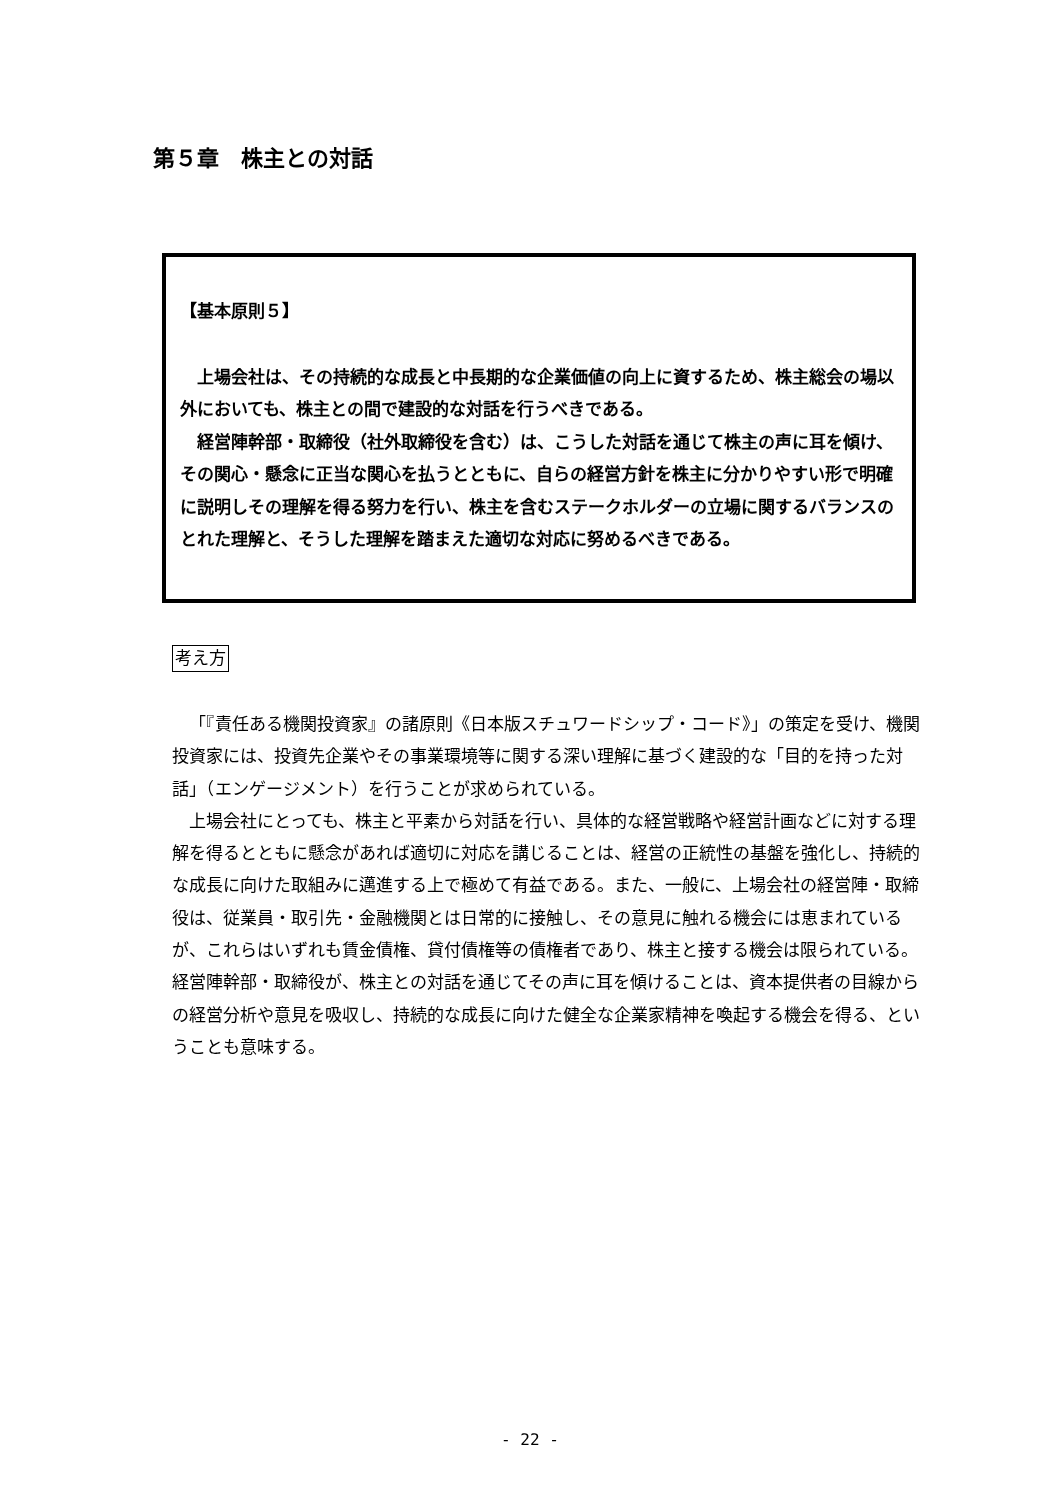第５章　株主との対話
【基本原則５】
上場会社は、その持続的な成長と中長期的な企業価値の向上に資するため、株主総会の場以外においても、株主との間で建設的な対話を行うべきである。
経営陣幹部・取締役（社外取締役を含む）は、こうした対話を通じて株主の声に耳を傾け、その関心・懸念に正当な関心を払うとともに、自らの経営方針を株主に分かりやすい形で明確に説明しその理解を得る努力を行い、株主を含むステークホルダーの立場に関するバランスのとれた理解と、そうした理解を踏まえた適切な対応に努めるべきである。
考え方
「『責任ある機関投資家』の諸原則《日本版スチュワードシップ・コード》」の策定を受け、機関投資家には、投資先企業やその事業環境等に関する深い理解に基づく建設的な「目的を持った対話」（エンゲージメント）を行うことが求められている。
上場会社にとっても、株主と平素から対話を行い、具体的な経営戦略や経営計画などに対する理解を得るとともに懸念があれば適切に対応を講じることは、経営の正統性の基盤を強化し、持続的な成長に向けた取組みに邁進する上で極めて有益である。また、一般に、上場会社の経営陣・取締役は、従業員・取引先・金融機関とは日常的に接触し、その意見に触れる機会には恵まれているが、これらはいずれも賃金債権、貸付債権等の債権者であり、株主と接する機会は限られている。経営陣幹部・取締役が、株主との対話を通じてその声に耳を傾けることは、資本提供者の目線からの経営分析や意見を吸収し、持続的な成長に向けた健全な企業家精神を喚起する機会を得る、ということも意味する。
- 22 -